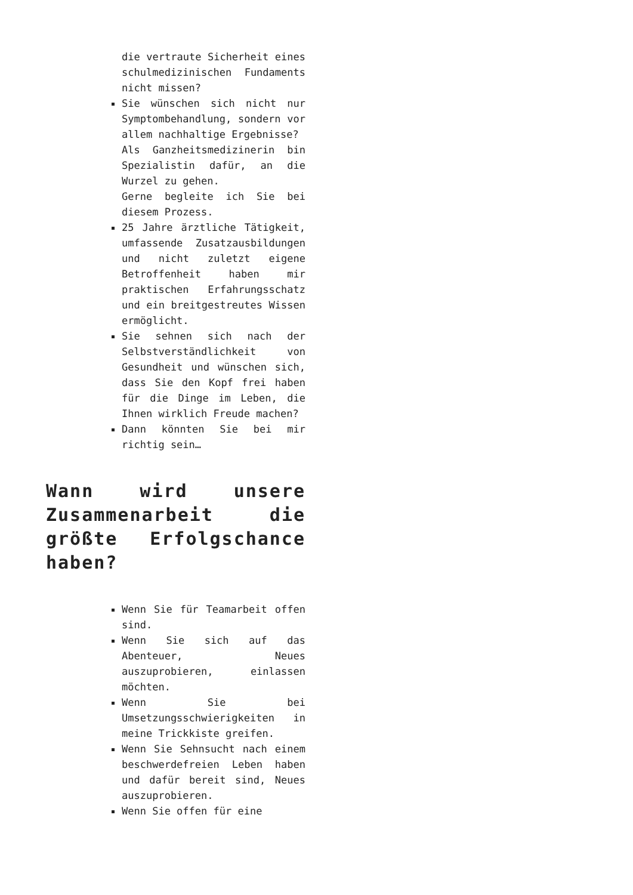die vertraute Sicherheit eines schulmedizinischen Fundaments nicht missen?
Sie wünschen sich nicht nur Symptombehandlung, sondern vor allem nachhaltige Ergebnisse?
Als Ganzheitsmedizinerin bin Spezialistin dafür, an die Wurzel zu gehen.
Gerne begleite ich Sie bei diesem Prozess.
25 Jahre ärztliche Tätigkeit, umfassende Zusatzausbildungen und nicht zuletzt eigene Betroffenheit haben mir praktischen Erfahrungsschatz und ein breitgestreutes Wissen ermöglicht.
Sie sehnen sich nach der Selbstverständlichkeit von Gesundheit und wünschen sich, dass Sie den Kopf frei haben für die Dinge im Leben, die Ihnen wirklich Freude machen?
Dann könnten Sie bei mir richtig sein…
Wann wird unsere Zusammenarbeit die größte Erfolgschance haben?
Wenn Sie für Teamarbeit offen sind.
Wenn Sie sich auf das Abenteuer, Neues auszuprobieren, einlassen möchten.
Wenn Sie bei Umsetzungsschwierigkeiten in meine Trickkiste greifen.
Wenn Sie Sehnsucht nach einem beschwerdefreien Leben haben und dafür bereit sind, Neues auszuprobieren.
Wenn Sie offen für eine